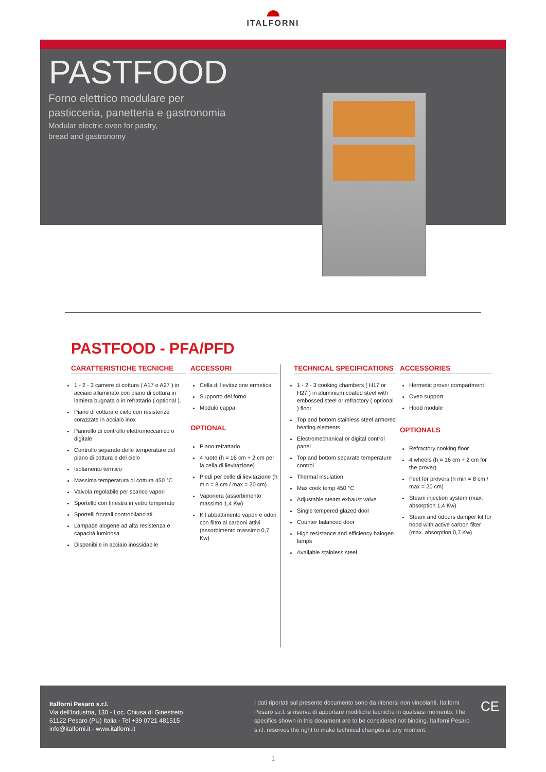ITALFORNI
PASTFOOD
Forno elettrico modulare per
pasticceria, panetteria e gastronomia
Modular electric oven for pastry,
bread and gastronomy
PASTFOOD - PFA/PFD
CARATTERISTICHE TECNICHE
1 - 2 - 3 camere di cottura ( A17 o A27 ) in acciaio alluminato con piano di cottura in lamiera bugnata o in refrattario ( optional ).
Piano di cottura e cielo con resistenze corazzate in acciaio inox
Pannello di controllo elettromeccanico o digitale
Controllo separato delle temperature del piano di cottura e del cielo
Isolamento termico
Massima temperatura di cottura 450 °C
Valvola regolabile per scarico vapori
Sportello con finestra in vetro temperato
Sportelli frontali controbilanciati
Lampade alogene ad alta resistenza e capacità luminosa
Disponibile in acciaio inossidabile
ACCESSORI
Cella di lievitazione ermetica
Supporto del forno
Modulo cappa
OPTIONAL
Piano refrattario
4 ruote (h = 16 cm + 2 cm per la cella di lievitazione)
Piedi per celle di lievitazione (h min = 8 cm / max = 20 cm)
Vaporiera (assorbimento massimo 1,4 Kw)
Kit abbattimento vapori e odori con filtro ai carboni attivi (assorbimento massimo 0,7 Kw)
TECHNICAL SPECIFICATIONS
1 - 2 - 3 cooking chambers ( H17 or H27 ) in aluminium coated steel with embossed steel or refractory ( optional ) floor
Top and bottom stainless steel armored heating elements
Electromechanical or digital control panel
Top and bottom separate temperature control
Thermal insulation
Max cook temp 450 °C
Adjustable steam exhaust valve
Single tempered glazed door
Counter balanced door
High resistance and efficiency halogen lamps
Available stainless steel
ACCESSORIES
Hermetic prover compartment
Oven support
Hood module
OPTIONALS
Refractory cooking floor
4 wheels (h = 16 cm + 2 cm for the prover)
Feet for provers (h min = 8 cm / max = 20 cm)
Steam injection system (max. absorption 1,4 Kw)
Steam and odours damper kit for hood with active carbon filter (max. absorption 0,7 Kw)
Italforni Pesaro s.r.l.
Via dell'Industria, 130 - Loc. Chiusa di Ginestreto
61122 Pesaro (PU) Italia - Tel +39 0721 481515
info@italforni.it - www.italforni.it
I dati riportati sul presente documento sono da ritenersi non vincolanti. Italforni Pesaro s.r.l. si riserva di apportare modifiche tecniche in qualsiasi momento. The specifics shown in this document are to be considered not binding. Italforni Pesaro s.r.l. reserves the right to make technical changes at any moment.
CE
1